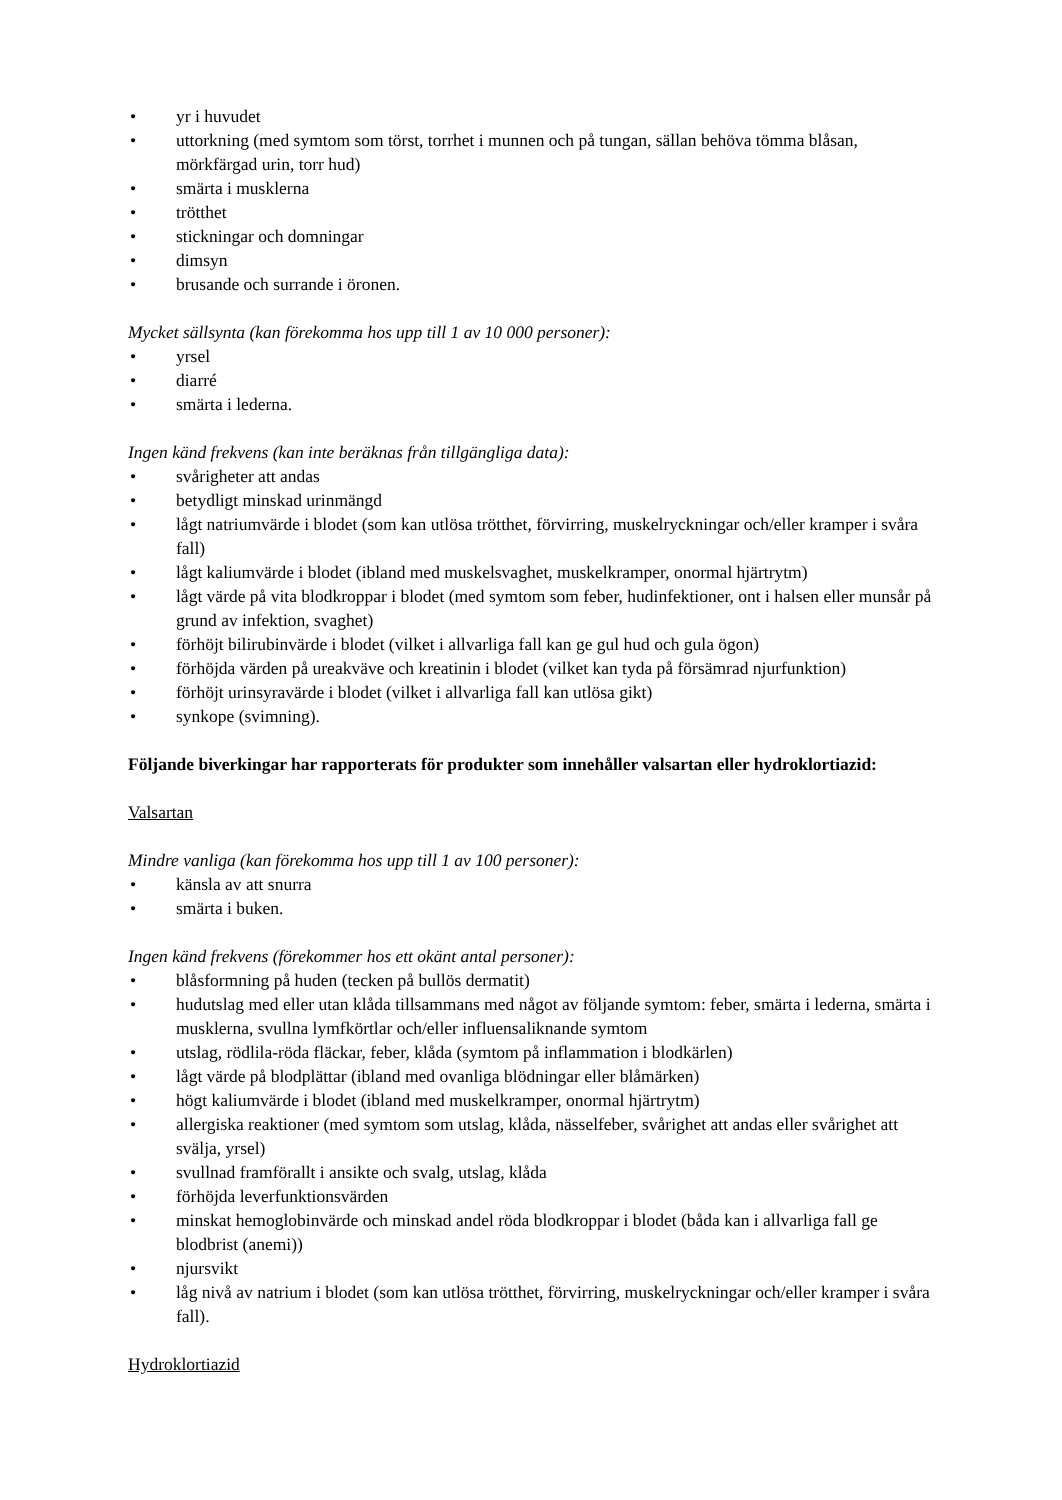• yr i huvudet
• uttorkning (med symtom som törst, torrhet i munnen och på tungan, sällan behöva tömma blåsan, mörkfärgad urin, torr hud)
• smärta i musklerna
• trötthet
• stickningar och domningar
• dimsyn
• brusande och surrande i öronen.
Mycket sällsynta (kan förekomma hos upp till 1 av 10 000 personer):
• yrsel
• diarré
• smärta i lederna.
Ingen känd frekvens (kan inte beräknas från tillgängliga data):
• svårigheter att andas
• betydligt minskad urinmängd
• lågt natriumvärde i blodet (som kan utlösa trötthet, förvirring, muskelryckningar och/eller kramper i svåra fall)
• lågt kaliumvärde i blodet (ibland med muskelsvaghet, muskelkramper, onormal hjärtrytm)
• lågt värde på vita blodkroppar i blodet (med symtom som feber, hudinfektioner, ont i halsen eller munsår på grund av infektion, svaghet)
• förhöjt bilirubinvärde i blodet (vilket i allvarliga fall kan ge gul hud och gula ögon)
• förhöjda värden på ureakväve och kreatinin i blodet (vilket kan tyda på försämrad njurfunktion)
• förhöjt urinsyravärde i blodet (vilket i allvarliga fall kan utlösa gikt)
• synkope (svimning).
Följande biverkingar har rapporterats för produkter som innehåller valsartan eller hydroklortiazid:
Valsartan
Mindre vanliga (kan förekomma hos upp till 1 av 100 personer):
• känsla av att snurra
• smärta i buken.
Ingen känd frekvens (förekommer hos ett okänt antal personer):
• blåsformning på huden (tecken på bullös dermatit)
• hudutslag med eller utan klåda tillsammans med något av följande symtom: feber, smärta i lederna, smärta i musklerna, svullna lymfkörtlar och/eller influensaliknande symtom
• utslag, rödlila-röda fläckar, feber, klåda (symtom på inflammation i blodkärlen)
• lågt värde på blodplättar (ibland med ovanliga blödningar eller blåmärken)
• högt kaliumvärde i blodet (ibland med muskelkramper, onormal hjärtrytm)
• allergiska reaktioner (med symtom som utslag, klåda, nässelfeber, svårighet att andas eller svårighet att svälja, yrsel)
• svullnad framförallt i ansikte och svalg, utslag, klåda
• förhöjda leverfunktionsvärden
• minskat hemoglobinvärde och minskad andel röda blodkroppar i blodet (båda kan i allvarliga fall ge blodbrist (anemi))
• njursvikt
• låg nivå av natrium i blodet (som kan utlösa trötthet, förvirring, muskelryckningar och/eller kramper i svåra fall).
Hydroklortiazid